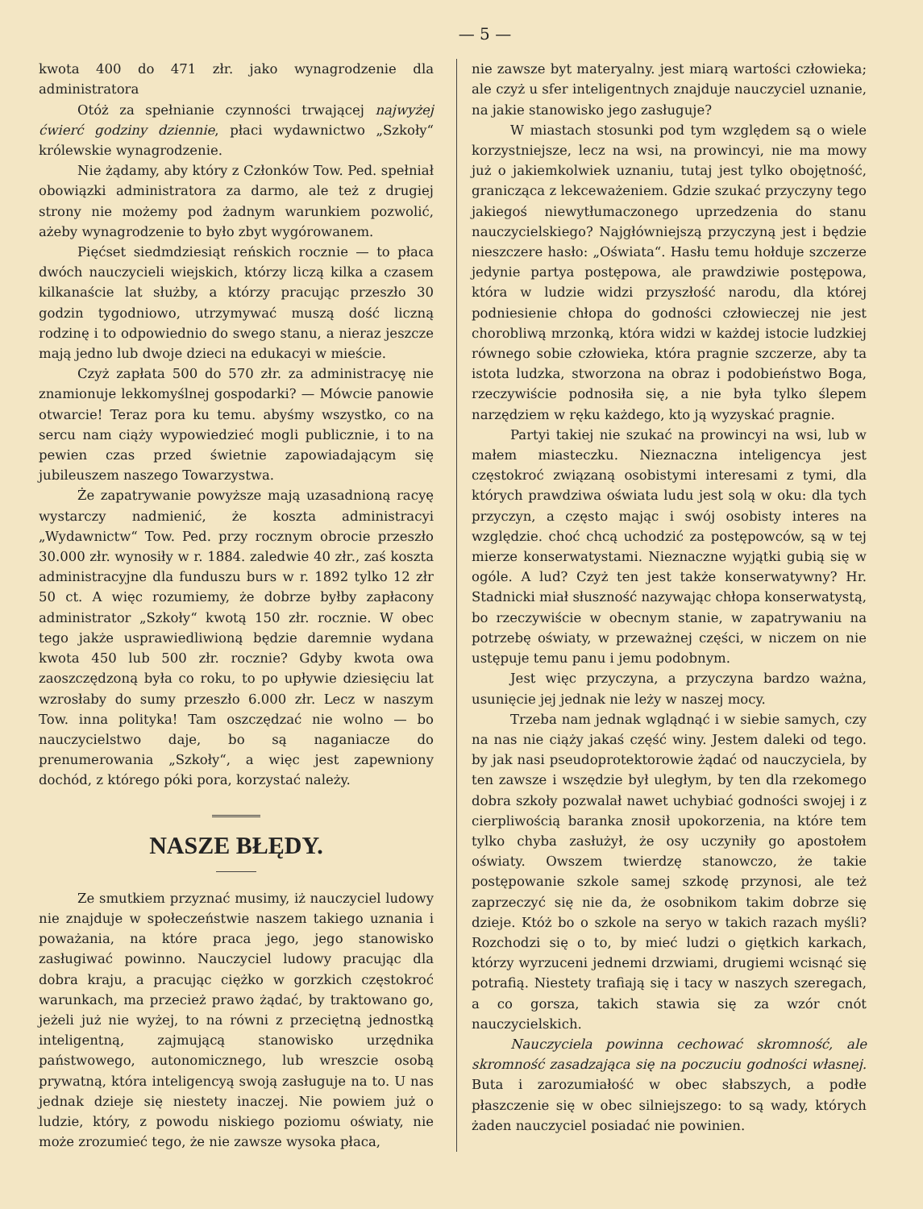— 5 —
kwota 400 do 471 złr. jako wynagrodzenie dla administratora
Otóż za spełnianie czynności trwającej najwyżej ćwierć godziny dziennie, płaci wydawnictwo „Szkoły“ królewskie wynagrodzenie.
Nie żądamy, aby który z Członków Tow. Ped. spełniał obowiązki administratora za darmo, ale też z drugiej strony nie możemy pod żadnym warunkiem pozwolić, ażeby wynagrodzenie to było zbyt wygórowanem.
Pięćset siedmdziesiąt reńskich rocznie — to płaca dwóch nauczycieli wiejskich, którzy liczą kilka a czasem kilkanaście lat służby, a którzy pracując przeszło 30 godzin tygodniowo, utrzymywać muszą dość liczną rodzinę i to odpowiednio do swego stanu, a nieraz jeszcze mają jedno lub dwoje dzieci na edukacyi w mieście.
Czyż zapłata 500 do 570 złr. za administracyę nie znamionuje lekkomyślnej gospodarki? — Mówcie panowie otwarcie! Teraz pora ku temu. abyśmy wszystko, co na sercu nam ciąży wypowiedzieć mogli publicznie, i to na pewien czas przed świetnie zapowiadającym się jubileuszem naszego Towarzystwa.
Że zapatrywanie powyższe mają uzasadnioną racyę wystarczy nadmienić, że koszta administracyi „Wydawnictw“ Tow. Ped. przy rocznym obrocie przeszło 30.000 złr. wynosiły w r. 1884. zaledwie 40 złr., zaś koszta administracyjne dla funduszu burs w r. 1892 tylko 12 złr 50 ct. A więc rozumiemy, że dobrze byłby zapłacony administrator „Szkoły“ kwotą 150 złr. rocznie. W obec tego jakże usprawiedliwioną będzie daremnie wydana kwota 450 lub 500 złr. rocznie? Gdyby kwota owa zaoszczędzoną była co roku, to po upływie dziesięciu lat wzrosłaby do sumy przeszło 6.000 złr. Lecz w naszym Tow. inna polityka! Tam oszczędzać nie wolno — bo nauczycielstwo daje, bo są naganiacze do prenumerowania „Szkoły“, a więc jest zapewniony dochód, z którego póki pora, korzystać należy.
NASZE BŁĘDY.
Ze smutkiem przyznać musimy, iż nauczyciel ludowy nie znajduje w społeczeństwie naszem takiego uznania i poważania, na które praca jego, jego stanowisko zasługiwać powinno. Nauczyciel ludowy pracując dla dobra kraju, a pracując ciężko w gorzkich częstokroć warunkach, ma przecież prawo żądać, by traktowano go, jeżeli już nie wyżej, to na równi z przeciętną jednostką inteligentną, zajmującą stanowisko urzędnika państwowego, autonomicznego, lub wreszcie osobą prywatną, która inteligencyą swoją zasługuje na to. U nas jednak dzieje się niestety inaczej. Nie powiem już o ludzie, który, z powodu niskiego poziomu oświaty, nie może zrozumieć tego, że nie zawsze wysoka płaca,
nie zawsze byt materyalny. jest miarą wartości człowieka; ale czyż u sfer inteligentnych znajduje nauczyciel uznanie, na jakie stanowisko jego zasługuje?
W miastach stosunki pod tym względem są o wiele korzystniejsze, lecz na wsi, na prowincyi, nie ma mowy już o jakiemkolwiek uznaniu, tutaj jest tylko obojętność, granicząca z lekceważeniem. Gdzie szukać przyczyny tego jakiegoś niewytłumaczonego uprzedzenia do stanu nauczycielskiego? Najgłówniejszą przyczyną jest i będzie nieszczere hasło: „Oświata“. Hasłu temu hołduje szczerze jedynie partya postępowa, ale prawdziwie postępowa, która w ludzie widzi przyszłość narodu, dla której podniesienie chłopa do godności człowieczej nie jest chorobliwą mrzonką, która widzi w każdej istocie ludzkiej równego sobie człowieka, która pragnie szczerze, aby ta istota ludzka, stworzona na obraz i podobieństwo Boga, rzeczywiście podnosiła się, a nie była tylko ślepem narzędziem w ręku każdego, kto ją wyzyskać pragnie.
Partyi takiej nie szukać na prowincyi na wsi, lub w małem miasteczku. Nieznaczna inteligencya jest częstokroć związaną osobistymi interesami z tymi, dla których prawdziwa oświata ludu jest solą w oku: dla tych przyczyn, a często mając i swój osobisty interes na względzie. choć chcą uchodzić za postępowców, są w tej mierze konserwatystami. Nieznaczne wyjątki gubią się w ogóle. A lud? Czyż ten jest także konserwatywny? Hr. Stadnicki miał słuszność nazywając chłopa konserwatystą, bo rzeczywiście w obecnym stanie, w zapatrywaniu na potrzebę oświaty, w przeważnej części, w niczem on nie ustępuje temu panu i jemu podobnym.
Jest więc przyczyna, a przyczyna bardzo ważna, usunięcie jej jednak nie leży w naszej mocy.
Trzeba nam jednak wglądnąć i w siebie samych, czy na nas nie ciąży jakaś część winy. Jestem daleki od tego. by jak nasi pseudoprotektorowie żądać od nauczyciela, by ten zawsze i wszędzie był uległym, by ten dla rzekomego dobra szkoły pozwalał nawet uchybiać godności swojej i z cierpliwością baranka znosił upokorzenia, na które tem tylko chyba zasłużył, że osy uczyniły go apostołem oświaty. Owszem twierdzę stanowczo, że takie postępowanie szkole samej szkodę przynosi, ale też zaprzeczyć się nie da, że osobnikom takim dobrze się dzieje. Któż bo o szkole na seryo w takich razach myśli? Rozchodzi się o to, by mieć ludzi o giętkich karkach, którzy wyrzuceni jednemi drzwiami, drugiemi wcisnąć się potrafią. Niestety trafiają się i tacy w naszych szeregach, a co gorsza, takich stawia się za wzór cnót nauczycielskich.
Nauczyciela powinna cechować skromność, ale skromność zasadzająca się na poczuciu godności własnej. Buta i zarozumiałość w obec słabszych, a podłe płaszczenie się w obec silniejszego: to są wady, których żaden nauczyciel posiadać nie powinien.